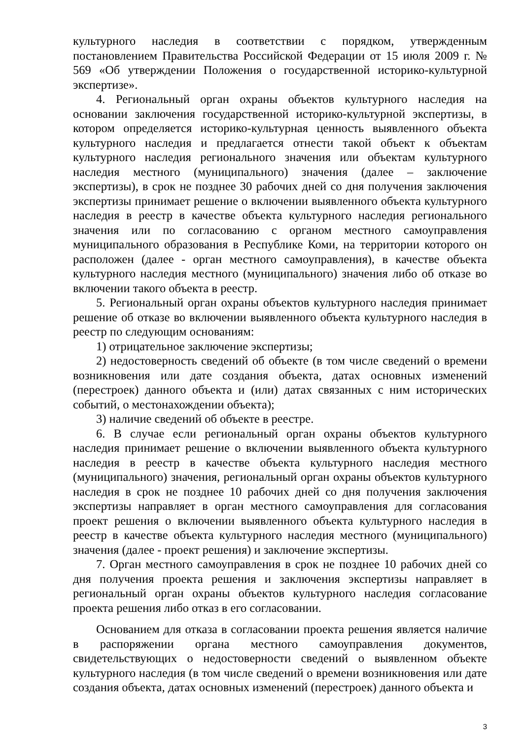культурного наследия в соответствии с порядком, утвержденным постановлением Правительства Российской Федерации от 15 июля 2009 г. № 569 «Об утверждении Положения о государственной историко-культурной экспертизе».
4. Региональный орган охраны объектов культурного наследия на основании заключения государственной историко-культурной экспертизы, в котором определяется историко-культурная ценность выявленного объекта культурного наследия и предлагается отнести такой объект к объектам культурного наследия регионального значения или объектам культурного наследия местного (муниципального) значения (далее – заключение экспертизы), в срок не позднее 30 рабочих дней со дня получения заключения экспертизы принимает решение о включении выявленного объекта культурного наследия в реестр в качестве объекта культурного наследия регионального значения или по согласованию с органом местного самоуправления муниципального образования в Республике Коми, на территории которого он расположен (далее - орган местного самоуправления), в качестве объекта культурного наследия местного (муниципального) значения либо об отказе во включении такого объекта в реестр.
5. Региональный орган охраны объектов культурного наследия принимает решение об отказе во включении выявленного объекта культурного наследия в реестр по следующим основаниям:
1) отрицательное заключение экспертизы;
2) недостоверность сведений об объекте (в том числе сведений о времени возникновения или дате создания объекта, датах основных изменений (перестроек) данного объекта и (или) датах связанных с ним исторических событий, о местонахождении объекта);
3) наличие сведений об объекте в реестре.
6. В случае если региональный орган охраны объектов культурного наследия принимает решение о включении выявленного объекта культурного наследия в реестр в качестве объекта культурного наследия местного (муниципального) значения, региональный орган охраны объектов культурного наследия в срок не позднее 10 рабочих дней со дня получения заключения экспертизы направляет в орган местного самоуправления для согласования проект решения о включении выявленного объекта культурного наследия в реестр в качестве объекта культурного наследия местного (муниципального) значения (далее - проект решения) и заключение экспертизы.
7. Орган местного самоуправления в срок не позднее 10 рабочих дней со дня получения проекта решения и заключения экспертизы направляет в региональный орган охраны объектов культурного наследия согласование проекта решения либо отказ в его согласовании.
Основанием для отказа в согласовании проекта решения является наличие в распоряжении органа местного самоуправления документов, свидетельствующих о недостоверности сведений о выявленном объекте культурного наследия (в том числе сведений о времени возникновения или дате создания объекта, датах основных изменений (перестроек) данного объекта и
3